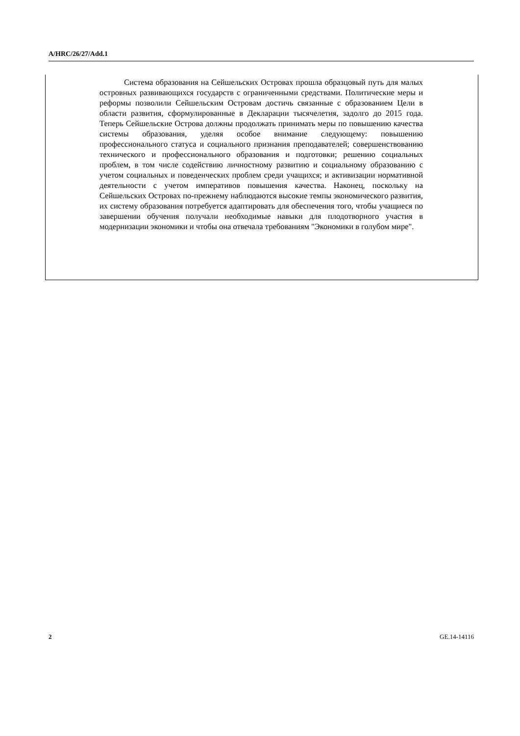A/HRC/26/27/Add.1
Система образования на Сейшельских Островах прошла образцовый путь для малых островных развивающихся государств с ограниченными средствами. Политические меры и реформы позволили Сейшельским Островам достичь связанные с образованием Цели в области развития, сформулированные в Декларации тысячелетия, задолго до 2015 года. Теперь Сейшельские Острова должны продолжать принимать меры по повышению качества системы образования, уделяя особое внимание следующему: повышению профессионального статуса и социального признания преподавателей; совершенствованию технического и профессионального образования и подготовки; решению социальных проблем, в том числе содействию личностному развитию и социальному образованию с учетом социальных и поведенческих проблем среди учащихся; и активизации нормативной деятельности с учетом императивов повышения качества. Наконец, поскольку на Сейшельских Островах по-прежнему наблюдаются высокие темпы экономического развития, их систему образования потребуется адаптировать для обеспечения того, чтобы учащиеся по завершении обучения получали необходимые навыки для плодотворного участия в модернизации экономики и чтобы она отвечала требованиям "Экономики в голубом мире".
2 GE.14-14116